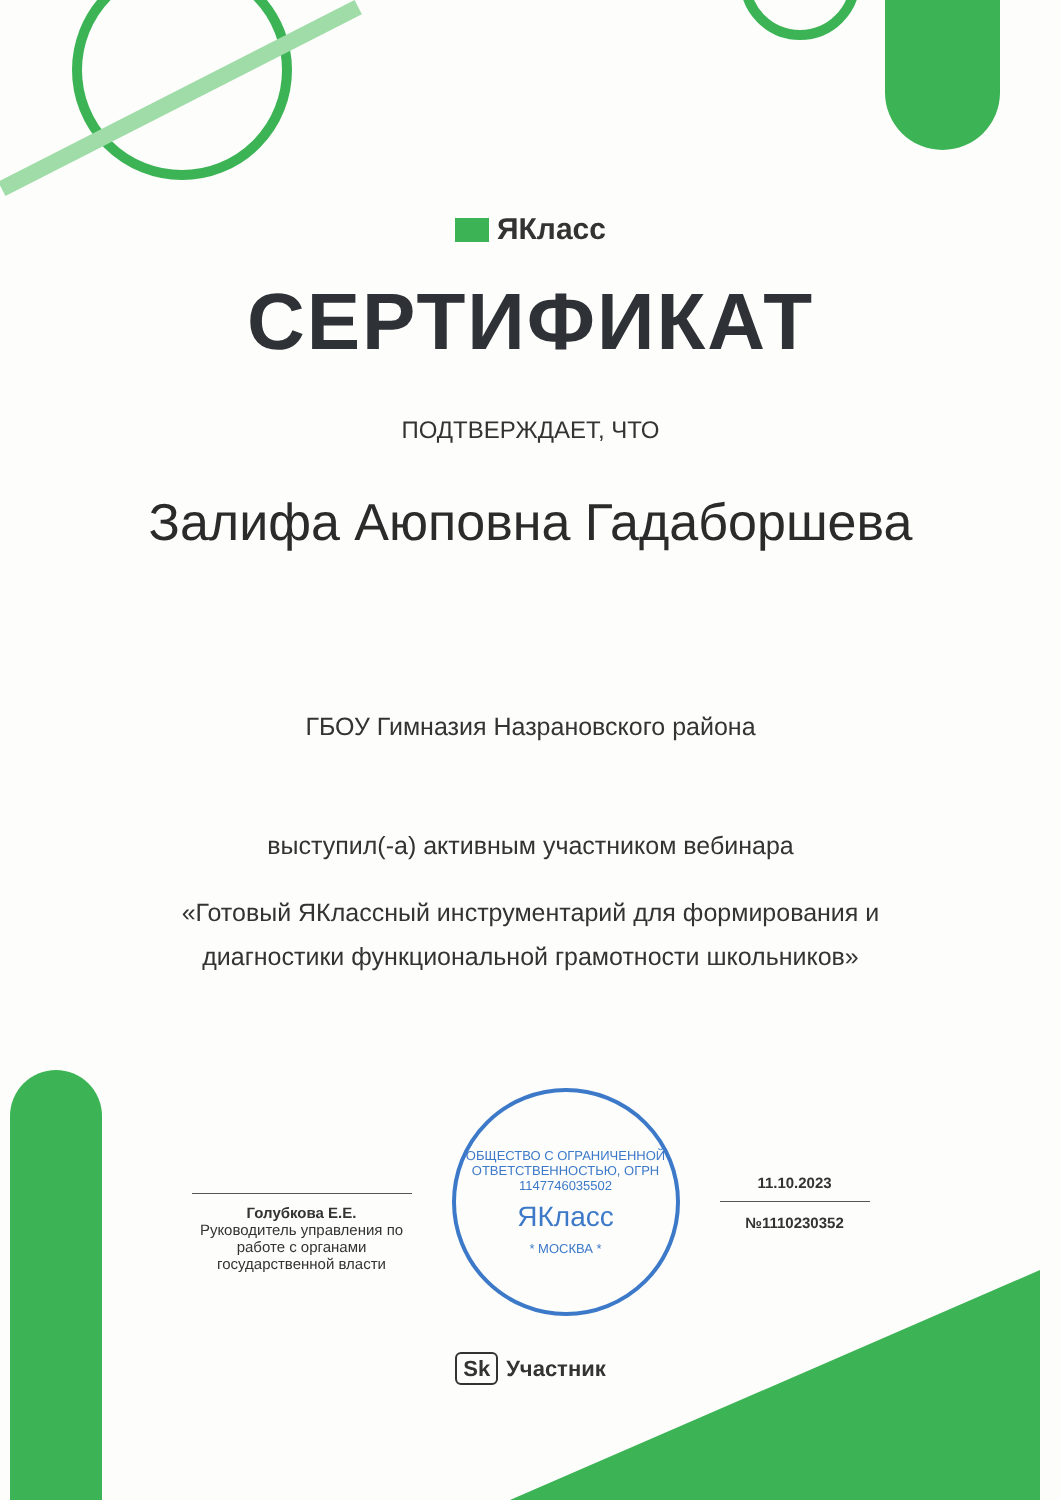ЯКласс
СЕРТИФИКАТ
ПОДТВЕРЖДАЕТ, ЧТО
Залифа Аюповна Гадаборшева
ГБОУ Гимназия Назрановского района
выступил(-а) активным участником вебинара
«Готовый ЯКлассный инструментарий для формирования и
диагностики функциональной грамотности школьников»
Голубкова Е.Е.
Руководитель управления по работе с органами государственной власти
ОБЩЕСТВО С ОГРАНИЧЕННОЙ ОТВЕТСТВЕННОСТЬЮ, ОГРН 1147746035502
ЯКласс
* МОСКВА *
11.10.2023
№1110230352
Sk Участник